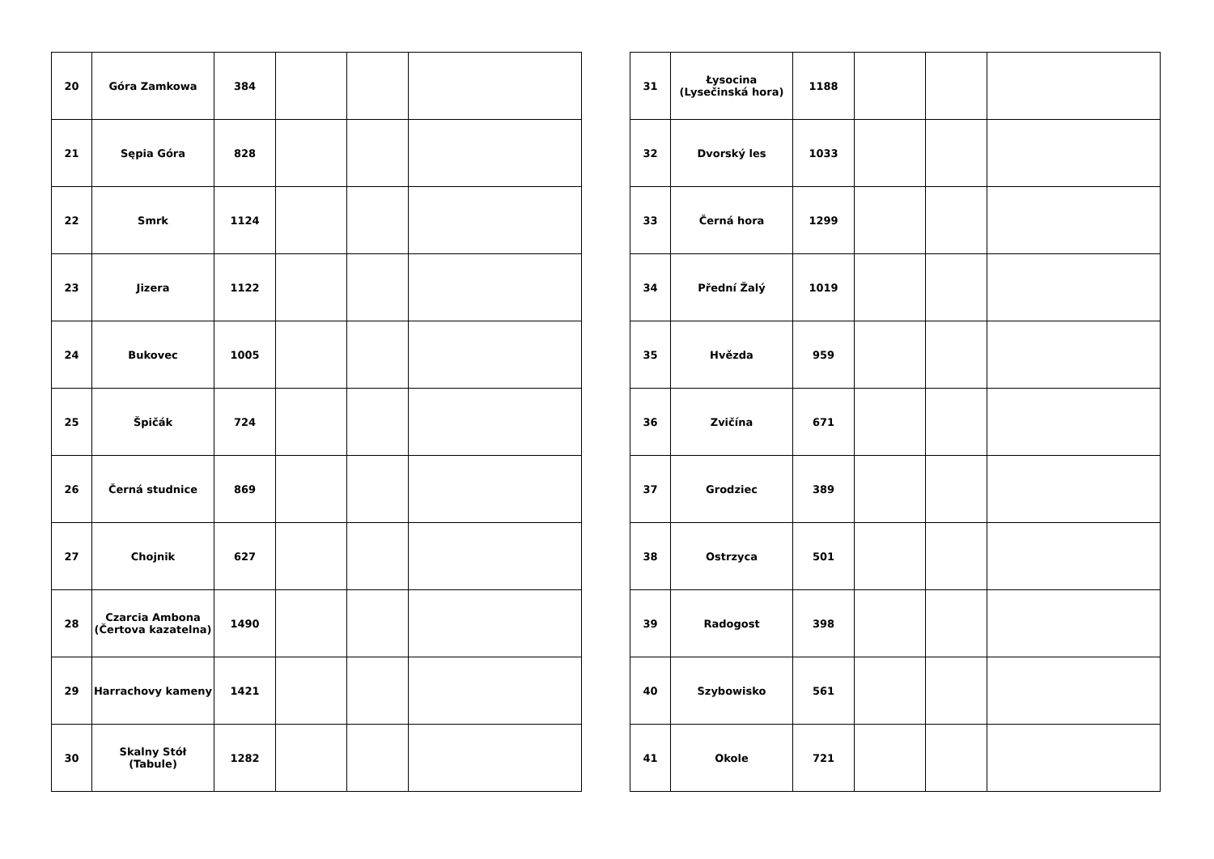| 20 | Góra Zamkowa | 384 | | | |
| 21 | Sępia Góra | 828 | | | |
| 22 | Smrk | 1124 | | | |
| 23 | Jizera | 1122 | | | |
| 24 | Bukovec | 1005 | | | |
| 25 | Špičák | 724 | | | |
| 26 | Černá studnice | 869 | | | |
| 27 | Chojnik | 627 | | | |
| 28 | Czarcia Ambona (Čertova kazatelna) | 1490 | | | |
| 29 | Harrachovy kameny | 1421 | | | |
| 30 | Skalny Stół (Tabule) | 1282 | | | |
| 31 | Łysocina (Lysečinská hora) | 1188 | | | |
| 32 | Dvorský les | 1033 | | | |
| 33 | Černá hora | 1299 | | | |
| 34 | Přední Žalý | 1019 | | | |
| 35 | Hvězda | 959 | | | |
| 36 | Zvičína | 671 | | | |
| 37 | Grodziec | 389 | | | |
| 38 | Ostrzyca | 501 | | | |
| 39 | Radogost | 398 | | | |
| 40 | Szybowisko | 561 | | | |
| 41 | Okole | 721 | | | |